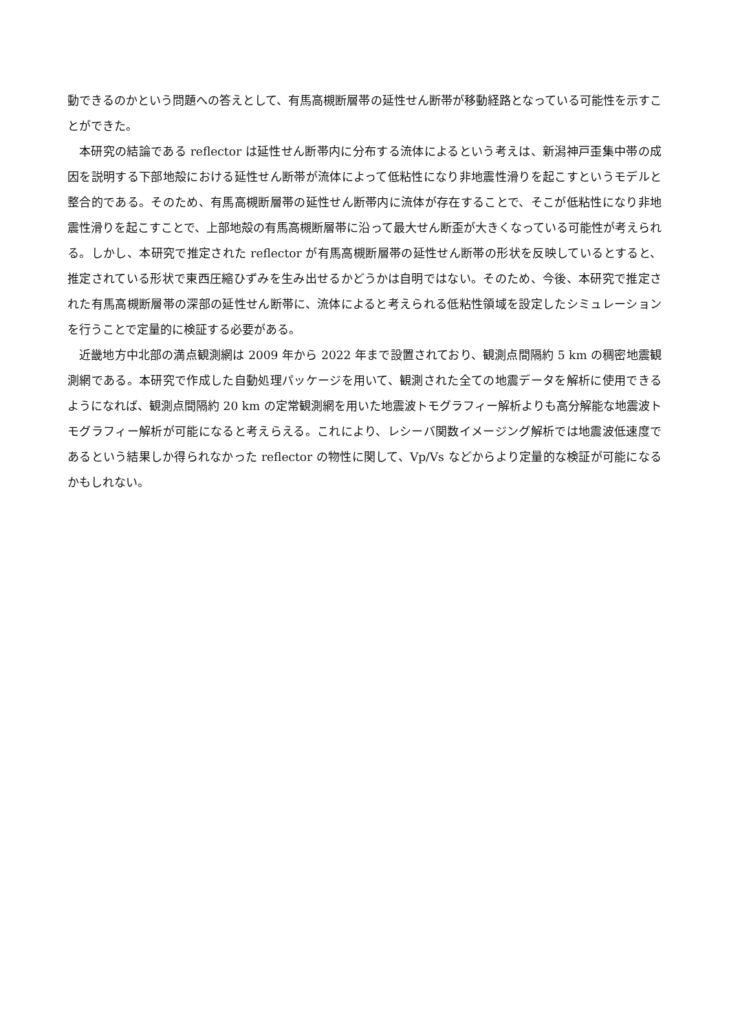動できるのかという問題への答えとして、有馬高槻断層帯の延性せん断帯が移動経路となっている可能性を示すことができた。
本研究の結論である reflector は延性せん断帯内に分布する流体によるという考えは、新潟神戸歪集中帯の成因を説明する下部地殻における延性せん断帯が流体によって低粘性になり非地震性滑りを起こすというモデルと整合的である。そのため、有馬高槻断層帯の延性せん断帯内に流体が存在することで、そこが低粘性になり非地震性滑りを起こすことで、上部地殻の有馬高槻断層帯に沿って最大せん断歪が大きくなっている可能性が考えられる。しかし、本研究で推定された reflector が有馬高槻断層帯の延性せん断帯の形状を反映しているとすると、推定されている形状で東西圧縮ひずみを生み出せるかどうかは自明ではない。そのため、今後、本研究で推定された有馬高槻断層帯の深部の延性せん断帯に、流体によると考えられる低粘性領域を設定したシミュレーションを行うことで定量的に検証する必要がある。
近畿地方中北部の満点観測網は 2009 年から 2022 年まで設置されており、観測点間隔約 5 km の稠密地震観測網である。本研究で作成した自動処理パッケージを用いて、観測された全ての地震データを解析に使用できるようになれば、観測点間隔約 20 km の定常観測網を用いた地震波トモグラフィー解析よりも高分解能な地震波トモグラフィー解析が可能になると考えらえる。これにより、レシーバ関数イメージング解析では地震波低速度であるという結果しか得られなかった reflector の物性に関して、Vp/Vs などからより定量的な検証が可能になるかもしれない。